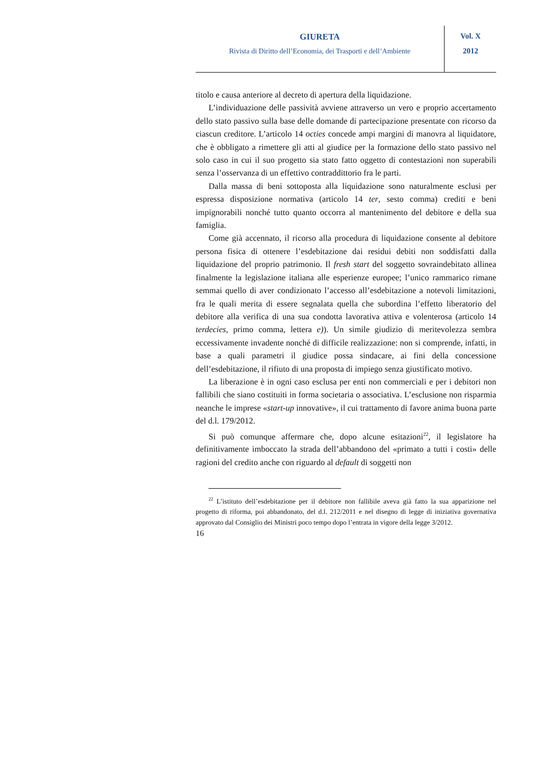GIURETA
Rivista di Diritto dell’Economia, dei Trasporti e dell’Ambiente
Vol. X
2012
titolo e causa anteriore al decreto di apertura della liquidazione.
L’individuazione delle passività avviene attraverso un vero e proprio accertamento dello stato passivo sulla base delle domande di partecipazione presentate con ricorso da ciascun creditore. L’articolo 14 octies concede ampi margini di manovra al liquidatore, che è obbligato a rimettere gli atti al giudice per la formazione dello stato passivo nel solo caso in cui il suo progetto sia stato fatto oggetto di contestazioni non superabili senza l’osservanza di un effettivo contraddittorio fra le parti.
Dalla massa di beni sottoposta alla liquidazione sono naturalmente esclusi per espressa disposizione normativa (articolo 14 ter, sesto comma) crediti e beni impignorabili nonché tutto quanto occorra al mantenimento del debitore e della sua famiglia.
Come già accennato, il ricorso alla procedura di liquidazione consente al debitore persona fisica di ottenere l’esdebitazione dai residui debiti non soddisfatti dalla liquidazione del proprio patrimonio. Il fresh start del soggetto sovraindebitato allinea finalmente la legislazione italiana alle esperienze europee; l’unico rammarico rimane semmai quello di aver condizionato l’accesso all’esdebitazione a notevoli limitazioni, fra le quali merita di essere segnalata quella che subordina l’effetto liberatorio del debitore alla verifica di una sua condotta lavorativa attiva e volenterosa (articolo 14 terdecies, primo comma, lettera e)). Un simile giudizio di meritevolezza sembra eccessivamente invadente nonché di difficile realizzazione: non si comprende, infatti, in base a quali parametri il giudice possa sindacare, ai fini della concessione dell’esdebitazione, il rifiuto di una proposta di impiego senza giustificato motivo.
La liberazione è in ogni caso esclusa per enti non commerciali e per i debitori non fallibili che siano costituiti in forma societaria o associativa. L’esclusione non risparmia neanche le imprese «start-up innovative», il cui trattamento di favore anima buona parte del d.l. 179/2012.
Si può comunque affermare che, dopo alcune esitazioni<sup>22</sup>, il legislatore ha definitivamente imboccato la strada dell’abbandono del «primato a tutti i costi» delle ragioni del credito anche con riguardo al default di soggetti non
<sup>22</sup> L’istituto dell’esdebitazione per il debitore non fallibile aveva già fatto la sua apparizione nel progetto di riforma, poi abbandonato, del d.l. 212/2011 e nel disegno di legge di iniziativa governativa approvato dal Consiglio dei Ministri poco tempo dopo l’entrata in vigore della legge 3/2012.
16